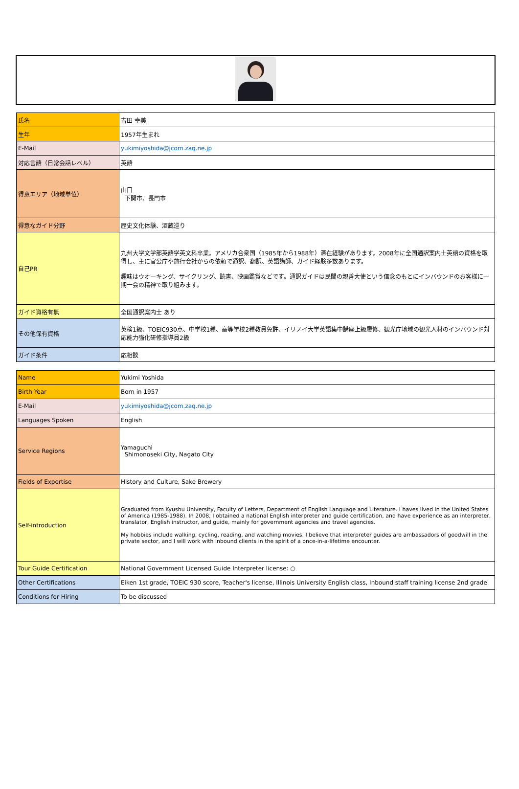| 氏名 | 吉田 幸美 |
| 生年 | 1957年生まれ |
| E-Mail | yukimiyoshida@jcom.zaq.ne.jp |
| 対応言語（日常会話レベル） | 英語 |
| 得意エリア（地域単位） | 山口 下関市、長門市 |
| 得意なガイド分野 | 歴史文化体験、酒蔵巡り |
| 自己PR | 九州大学文学部英語学英文科卒業。アメリカ合衆国（1985年から1988年）滞在経験があります。2008年に全国通訳案内士英語の資格を取得し、主に官公庁や旅行会社からの依頼で通訳、翻訳、英語講師、ガイド経験多数あります。 趣味はウオーキング、サイクリング、読書、映画鑑賞などです。通訳ガイドは民間の親善大使という信念のもとにインバウンドのお客様に一期一会の精神で取り組みます。 |
| ガイド資格有無 | 全国通訳案内士 あり |
| その他保有資格 | 英検1級、TOEIC930点、中学校1種、高等学校2種教員免許、イリノイ大学英語集中講座上級履修、観光庁地域の観光人材のインバウンド対応能力強化研修指導員2級 |
| ガイド条件 | 応相談 |
| Name | Yukimi Yoshida |
| Birth Year | Born in 1957 |
| E-Mail | yukimiyoshida@jcom.zaq.ne.jp |
| Languages Spoken | English |
| Service Regions | Yamaguchi Shimonoseki City, Nagato City |
| Fields of Expertise | History and Culture, Sake Brewery |
| Self-introduction | Graduated from Kyushu University, Faculty of Letters, Department of English Language and Literature. I haves lived in the United States of America (1985-1988). In 2008, I obtained a national English interpreter and guide certification, and have experience as an interpreter, translator, English instructor, and guide, mainly for government agencies and travel agencies. My hobbies include walking, cycling, reading, and watching movies. I believe that interpreter guides are ambassadors of goodwill in the private sector, and I will work with inbound clients in the spirit of a once-in-a-lifetime encounter. |
| Tour Guide Certification | National Government Licensed Guide Interpreter license: ○ |
| Other Certifications | Eiken 1st grade, TOEIC 930 score, Teacher's license, Illinois University English class, Inbound staff training license 2nd grade |
| Conditions for Hiring | To be discussed |